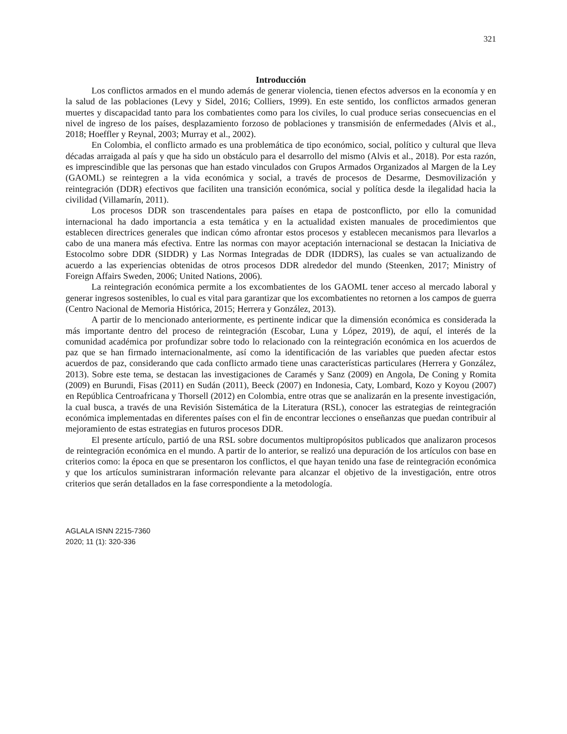321
Introducción
Los conflictos armados en el mundo además de generar violencia, tienen efectos adversos en la economía y en la salud de las poblaciones (Levy y Sidel, 2016; Colliers, 1999). En este sentido, los conflictos armados generan muertes y discapacidad tanto para los combatientes como para los civiles, lo cual produce serias consecuencias en el nivel de ingreso de los países, desplazamiento forzoso de poblaciones y transmisión de enfermedades (Alvis et al., 2018; Hoeffler y Reynal, 2003; Murray et al., 2002).
En Colombia, el conflicto armado es una problemática de tipo económico, social, político y cultural que lleva décadas arraigada al país y que ha sido un obstáculo para el desarrollo del mismo (Alvis et al., 2018). Por esta razón, es imprescindible que las personas que han estado vinculados con Grupos Armados Organizados al Margen de la Ley (GAOML) se reintegren a la vida económica y social, a través de procesos de Desarme, Desmovilización y reintegración (DDR) efectivos que faciliten una transición económica, social y política desde la ilegalidad hacia la civilidad (Villamarín, 2011).
Los procesos DDR son trascendentales para países en etapa de postconflicto, por ello la comunidad internacional ha dado importancia a esta temática y en la actualidad existen manuales de procedimientos que establecen directrices generales que indican cómo afrontar estos procesos y establecen mecanismos para llevarlos a cabo de una manera más efectiva. Entre las normas con mayor aceptación internacional se destacan la Iniciativa de Estocolmo sobre DDR (SIDDR) y Las Normas Integradas de DDR (IDDRS), las cuales se van actualizando de acuerdo a las experiencias obtenidas de otros procesos DDR alrededor del mundo (Steenken, 2017; Ministry of Foreign Affairs Sweden, 2006; United Nations, 2006).
La reintegración económica permite a los excombatientes de los GAOML tener acceso al mercado laboral y generar ingresos sostenibles, lo cual es vital para garantizar que los excombatientes no retornen a los campos de guerra (Centro Nacional de Memoria Histórica, 2015; Herrera y González, 2013).
A partir de lo mencionado anteriormente, es pertinente indicar que la dimensión económica es considerada la más importante dentro del proceso de reintegración (Escobar, Luna y López, 2019), de aquí, el interés de la comunidad académica por profundizar sobre todo lo relacionado con la reintegración económica en los acuerdos de paz que se han firmado internacionalmente, así como la identificación de las variables que pueden afectar estos acuerdos de paz, considerando que cada conflicto armado tiene unas características particulares (Herrera y González, 2013). Sobre este tema, se destacan las investigaciones de Caramés y Sanz (2009) en Angola, De Coning y Romita (2009) en Burundi, Fisas (2011) en Sudán (2011), Beeck (2007) en Indonesia, Caty, Lombard, Kozo y Koyou (2007) en República Centroafricana y Thorsell (2012) en Colombia, entre otras que se analizarán en la presente investigación, la cual busca, a través de una Revisión Sistemática de la Literatura (RSL), conocer las estrategias de reintegración económica implementadas en diferentes países con el fin de encontrar lecciones o enseñanzas que puedan contribuir al mejoramiento de estas estrategias en futuros procesos DDR.
El presente artículo, partió de una RSL sobre documentos multipropósitos publicados que analizaron procesos de reintegración económica en el mundo. A partir de lo anterior, se realizó una depuración de los artículos con base en criterios como: la época en que se presentaron los conflictos, el que hayan tenido una fase de reintegración económica y que los artículos suministraran información relevante para alcanzar el objetivo de la investigación, entre otros criterios que serán detallados en la fase correspondiente a la metodología.
AGLALA ISNN 2215-7360
2020; 11 (1): 320-336